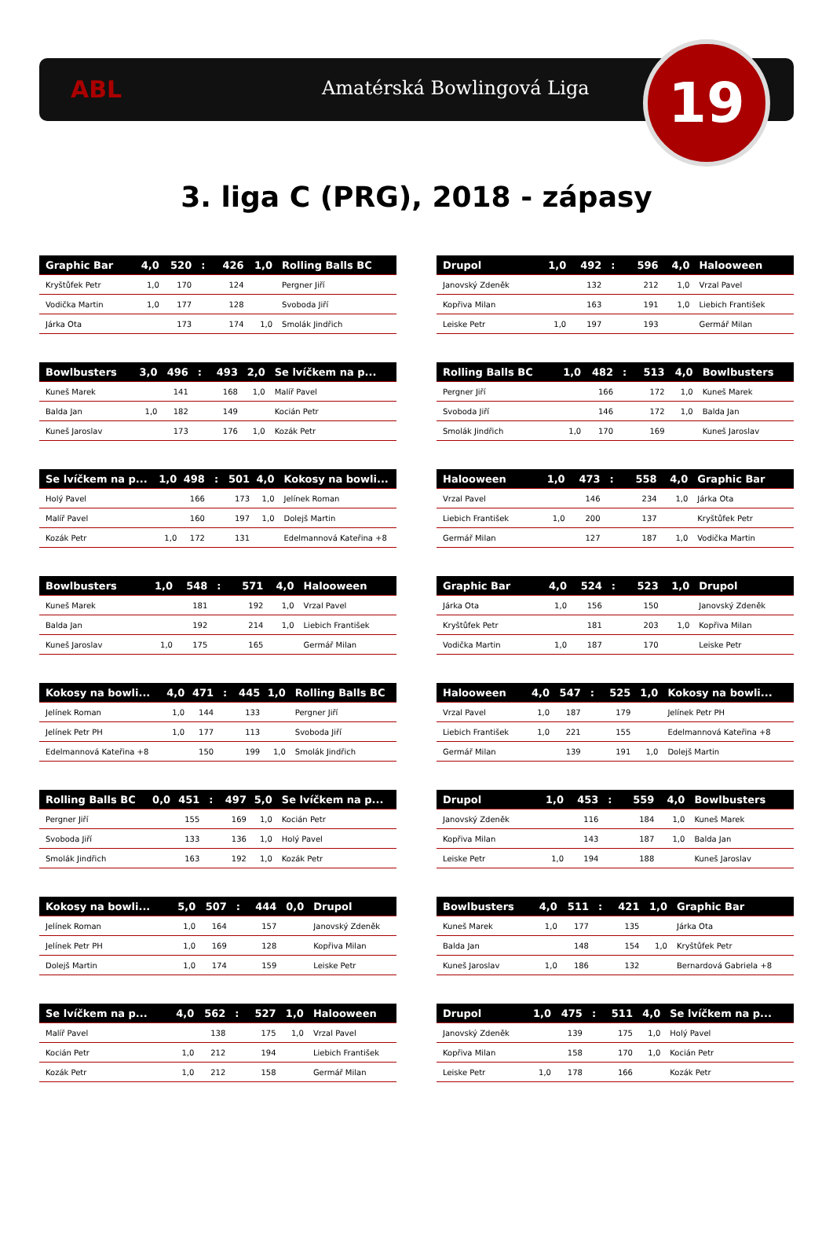ABL Amatérská Bowlingová Liga 19
3. liga C (PRG), 2018 - zápasy
| Graphic Bar | 4,0 | 520 | : | 426 | 1,0 | Rolling Balls BC |
| --- | --- | --- | --- | --- | --- | --- |
| Kryštůfek Petr | 1,0 | 170 | | 124 | | Pergner Jiří |
| Vodička Martin | 1,0 | 177 | | 128 | | Svoboda Jiří |
| Járka Ota | | 173 | | 174 | 1,0 | Smolák Jindřich |
| Drupol | 1,0 | 492 | : | 596 | 4,0 | Halooween |
| --- | --- | --- | --- | --- | --- | --- |
| Janovský Zdeněk | | 132 | | 212 | 1,0 | Vrzal Pavel |
| Kopřiva Milan | | 163 | | 191 | 1,0 | Liebich František |
| Leiske Petr | 1,0 | 197 | | 193 | | Germář Milan |
| Bowlbusters | 3,0 | 496 | : | 493 | 2,0 | Se lvíčkem na p... |
| --- | --- | --- | --- | --- | --- | --- |
| Kuneš Marek | | 141 | | 168 | 1,0 | Malíř Pavel |
| Balda Jan | 1,0 | 182 | | 149 | | Kocián Petr |
| Kuneš Jaroslav | | 173 | | 176 | 1,0 | Kozák Petr |
| Rolling Balls BC | 1,0 | 482 | : | 513 | 4,0 | Bowlbusters |
| --- | --- | --- | --- | --- | --- | --- |
| Pergner Jiří | | 166 | | 172 | 1,0 | Kuneš Marek |
| Svoboda Jiří | | 146 | | 172 | 1,0 | Balda Jan |
| Smolák Jindřich | 1,0 | 170 | | 169 | | Kuneš Jaroslav |
| Se lvíčkem na p... | 1,0 | 498 | : | 501 | 4,0 | Kokosy na bowli... |
| --- | --- | --- | --- | --- | --- | --- |
| Holý Pavel | | 166 | | 173 | 1,0 | Jelínek Roman |
| Malíř Pavel | | 160 | | 197 | 1,0 | Dolejš Martin |
| Kozák Petr | 1,0 | 172 | | 131 | | Edelmannová Kateřina +8 |
| Halooween | 1,0 | 473 | : | 558 | 4,0 | Graphic Bar |
| --- | --- | --- | --- | --- | --- | --- |
| Vrzal Pavel | | 146 | | 234 | 1,0 | Járka Ota |
| Liebich František | 1,0 | 200 | | 137 | | Kryštůfek Petr |
| Germář Milan | | 127 | | 187 | 1,0 | Vodička Martin |
| Bowlbusters | 1,0 | 548 | : | 571 | 4,0 | Halooween |
| --- | --- | --- | --- | --- | --- | --- |
| Kuneš Marek | | 181 | | 192 | 1,0 | Vrzal Pavel |
| Balda Jan | | 192 | | 214 | 1,0 | Liebich František |
| Kuneš Jaroslav | 1,0 | 175 | | 165 | | Germář Milan |
| Graphic Bar | 4,0 | 524 | : | 523 | 1,0 | Drupol |
| --- | --- | --- | --- | --- | --- | --- |
| Járka Ota | 1,0 | 156 | | 150 | | Janovský Zdeněk |
| Kryštůfek Petr | | 181 | | 203 | 1,0 | Kopřiva Milan |
| Vodička Martin | 1,0 | 187 | | 170 | | Leiske Petr |
| Kokosy na bowli... | 4,0 | 471 | : | 445 | 1,0 | Rolling Balls BC |
| --- | --- | --- | --- | --- | --- | --- |
| Jelínek Roman | 1,0 | 144 | | 133 | | Pergner Jiří |
| Jelínek Petr PH | 1,0 | 177 | | 113 | | Svoboda Jiří |
| Edelmannová Kateřina +8 | | 150 | | 199 | 1,0 | Smolák Jindřich |
| Halooween | 4,0 | 547 | : | 525 | 1,0 | Kokosy na bowli... |
| --- | --- | --- | --- | --- | --- | --- |
| Vrzal Pavel | 1,0 | 187 | | 179 | | Jelínek Petr PH |
| Liebich František | 1,0 | 221 | | 155 | | Edelmannová Kateřina +8 |
| Germář Milan | | 139 | | 191 | 1,0 | Dolejš Martin |
| Rolling Balls BC | 0,0 | 451 | : | 497 | 5,0 | Se lvíčkem na p... |
| --- | --- | --- | --- | --- | --- | --- |
| Pergner Jiří | | 155 | | 169 | 1,0 | Kocián Petr |
| Svoboda Jiří | | 133 | | 136 | 1,0 | Holý Pavel |
| Smolák Jindřich | | 163 | | 192 | 1,0 | Kozák Petr |
| Drupol | 1,0 | 453 | : | 559 | 4,0 | Bowlbusters |
| --- | --- | --- | --- | --- | --- | --- |
| Janovský Zdeněk | | 116 | | 184 | 1,0 | Kuneš Marek |
| Kopřiva Milan | | 143 | | 187 | 1,0 | Balda Jan |
| Leiske Petr | 1,0 | 194 | | 188 | | Kuneš Jaroslav |
| Kokosy na bowli... | 5,0 | 507 | : | 444 | 0,0 | Drupol |
| --- | --- | --- | --- | --- | --- | --- |
| Jelínek Roman | 1,0 | 164 | | 157 | | Janovský Zdeněk |
| Jelínek Petr PH | 1,0 | 169 | | 128 | | Kopřiva Milan |
| Dolejš Martin | 1,0 | 174 | | 159 | | Leiske Petr |
| Bowlbusters | 4,0 | 511 | : | 421 | 1,0 | Graphic Bar |
| --- | --- | --- | --- | --- | --- | --- |
| Kuneš Marek | 1,0 | 177 | | 135 | | Járka Ota |
| Balda Jan | | 148 | | 154 | 1,0 | Kryštůfek Petr |
| Kuneš Jaroslav | 1,0 | 186 | | 132 | | Bernardová Gabriela +8 |
| Se lvíčkem na p... | 4,0 | 562 | : | 527 | 1,0 | Halooween |
| --- | --- | --- | --- | --- | --- | --- |
| Malíř Pavel | | 138 | | 175 | 1,0 | Vrzal Pavel |
| Kocián Petr | 1,0 | 212 | | 194 | | Liebich František |
| Kozák Petr | 1,0 | 212 | | 158 | | Germář Milan |
| Drupol | 1,0 | 475 | : | 511 | 4,0 | Se lvíčkem na p... |
| --- | --- | --- | --- | --- | --- | --- |
| Janovský Zdeněk | | 139 | | 175 | 1,0 | Holý Pavel |
| Kopřiva Milan | | 158 | | 170 | 1,0 | Kocián Petr |
| Leiske Petr | 1,0 | 178 | | 166 | | Kozák Petr |